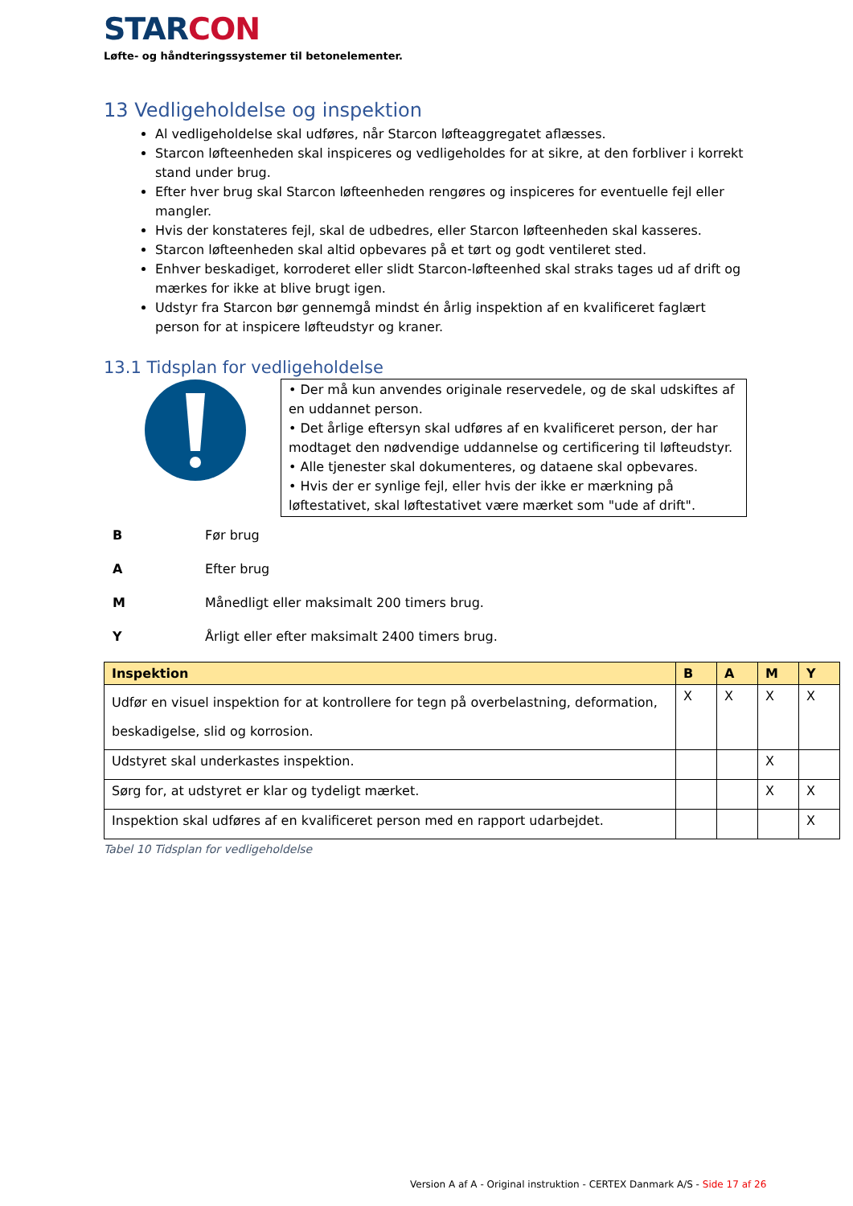STARCON
Løfte- og håndteringssystemer til betonelementer.
13 Vedligeholdelse og inspektion
Al vedligeholdelse skal udføres, når Starcon løfteaggregatet aflæsses.
Starcon løfteenheden skal inspiceres og vedligeholdes for at sikre, at den forbliver i korrekt stand under brug.
Efter hver brug skal Starcon løfteenheden rengøres og inspiceres for eventuelle fejl eller mangler.
Hvis der konstateres fejl, skal de udbedres, eller Starcon løfteenheden skal kasseres.
Starcon løfteenheden skal altid opbevares på et tørt og godt ventileret sted.
Enhver beskadiget, korroderet eller slidt Starcon-løfteenhed skal straks tages ud af drift og mærkes for ikke at blive brugt igen.
Udstyr fra Starcon bør gennemgå mindst én årlig inspektion af en kvalificeret faglært person for at inspicere løfteudstyr og kraner.
13.1 Tidsplan for vedligeholdelse
• Der må kun anvendes originale reservedele, og de skal udskiftes af en uddannet person.
• Det årlige eftersyn skal udføres af en kvalificeret person, der har modtaget den nødvendige uddannelse og certificering til løfteudstyr.
• Alle tjenester skal dokumenteres, og dataene skal opbevares.
• Hvis der er synlige fejl, eller hvis der ikke er mærkning på løftestativet, skal løftestativet være mærket som "ude af drift".
| B | Før brug |
| A | Efter brug |
| M | Månedligt eller maksimalt 200 timers brug. |
| Y | Årligt eller efter maksimalt 2400 timers brug. |
| Inspektion | B | A | M | Y |
| --- | --- | --- | --- | --- |
| Udfør en visuel inspektion for at kontrollere for tegn på overbelastning, deformation, beskadigelse, slid og korrosion. | X | X | X | X |
| Udstyret skal underkastes inspektion. | | | X | |
| Sørg for, at udstyret er klar og tydeligt mærket. | | | X | X |
| Inspektion skal udføres af en kvalificeret person med en rapport udarbejdet. | | | | X |
Tabel 10 Tidsplan for vedligeholdelse
Version A af A - Original instruktion - CERTEX Danmark A/S - Side 17 af 26